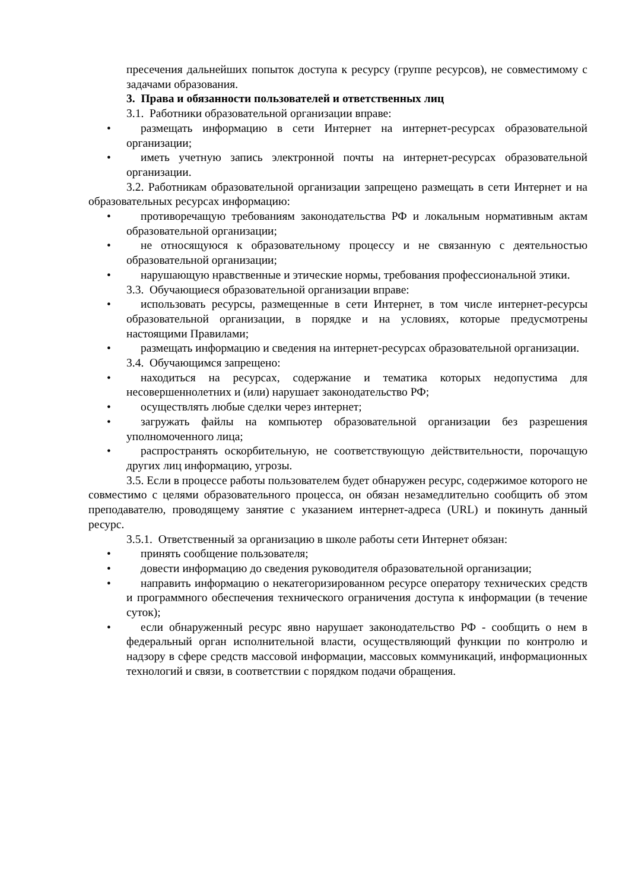пресечения дальнейших попыток доступа к ресурсу (группе ресурсов), не совместимому с задачами образования.
3. Права и обязанности пользователей и ответственных лиц
3.1. Работники образовательной организации вправе:
• размещать информацию в сети Интернет на интернет-ресурсах образовательной организации;
• иметь учетную запись электронной почты на интернет-ресурсах образовательной организации.
3.2. Работникам образовательной организации запрещено размещать в сети Интернет и на образовательных ресурсах информацию:
• противоречащую требованиям законодательства РФ и локальным нормативным актам образовательной организации;
• не относящуюся к образовательному процессу и не связанную с деятельностью образовательной организации;
• нарушающую нравственные и этические нормы, требования профессиональной этики.
3.3. Обучающиеся образовательной организации вправе:
• использовать ресурсы, размещенные в сети Интернет, в том числе интернет-ресурсы образовательной организации, в порядке и на условиях, которые предусмотрены настоящими Правилами;
• размещать информацию и сведения на интернет-ресурсах образовательной организации.
3.4. Обучающимся запрещено:
• находиться на ресурсах, содержание и тематика которых недопустима для несовершеннолетних и (или) нарушает законодательство РФ;
• осуществлять любые сделки через интернет;
• загружать файлы на компьютер образовательной организации без разрешения уполномоченного лица;
• распространять оскорбительную, не соответствующую действительности, порочащую других лиц информацию, угрозы.
3.5. Если в процессе работы пользователем будет обнаружен ресурс, содержимое которого не совместимо с целями образовательного процесса, он обязан незамедлительно сообщить об этом преподавателю, проводящему занятие с указанием интернет-адреса (URL) и покинуть данный ресурс.
3.5.1. Ответственный за организацию в школе работы сети Интернет обязан:
• принять сообщение пользователя;
• довести информацию до сведения руководителя образовательной организации;
• направить информацию о некатегоризированном ресурсе оператору технических средств и программного обеспечения технического ограничения доступа к информации (в течение суток);
• если обнаруженный ресурс явно нарушает законодательство РФ - сообщить о нем в федеральный орган исполнительной власти, осуществляющий функции по контролю и надзору в сфере средств массовой информации, массовых коммуникаций, информационных технологий и связи, в соответствии с порядком подачи обращения.